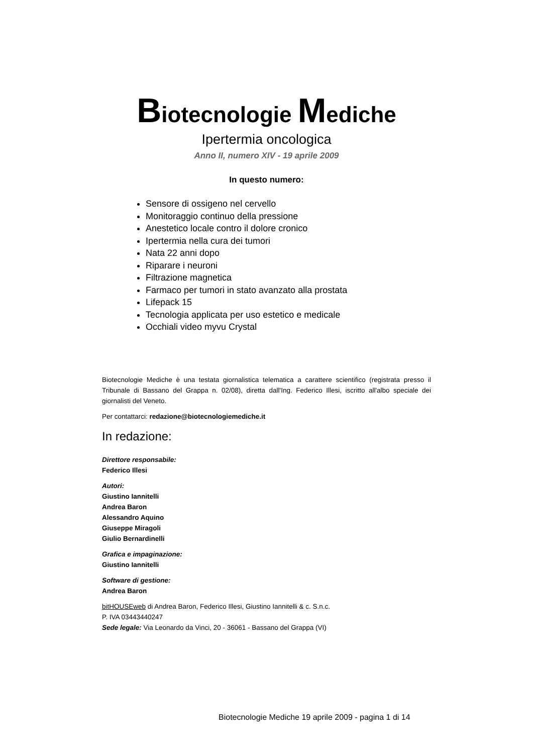Biotecnologie Mediche
Ipertermia oncologica
Anno II, numero XIV - 19 aprile 2009
In questo numero:
Sensore di ossigeno nel cervello
Monitoraggio continuo della pressione
Anestetico locale contro il dolore cronico
Ipertermia nella cura dei tumori
Nata 22 anni dopo
Riparare i neuroni
Filtrazione magnetica
Farmaco per tumori in stato avanzato alla prostata
Lifepack 15
Tecnologia applicata per uso estetico e medicale
Occhiali video myvu Crystal
Biotecnologie Mediche è una testata giornalistica telematica a carattere scientifico (registrata presso il Tribunale di Bassano del Grappa n. 02/08), diretta dall'Ing. Federico Illesi, iscritto all'albo speciale dei giornalisti del Veneto.
Per contattarci: redazione@biotecnologiemediche.it
In redazione:
Direttore responsabile:
Federico Illesi
Autori:
Giustino Iannitelli
Andrea Baron
Alessandro Aquino
Giuseppe Miragoli
Giulio Bernardinelli
Grafica e impaginazione:
Giustino Iannitelli
Software di gestione:
Andrea Baron
bitHOUSEweb di Andrea Baron, Federico Illesi, Giustino Iannitelli & c. S.n.c.
P. IVA 03443440247
Sede legale: Via Leonardo da Vinci, 20 - 36061 - Bassano del Grappa (VI)
Biotecnologie Mediche 19 aprile 2009 - pagina 1 di 14